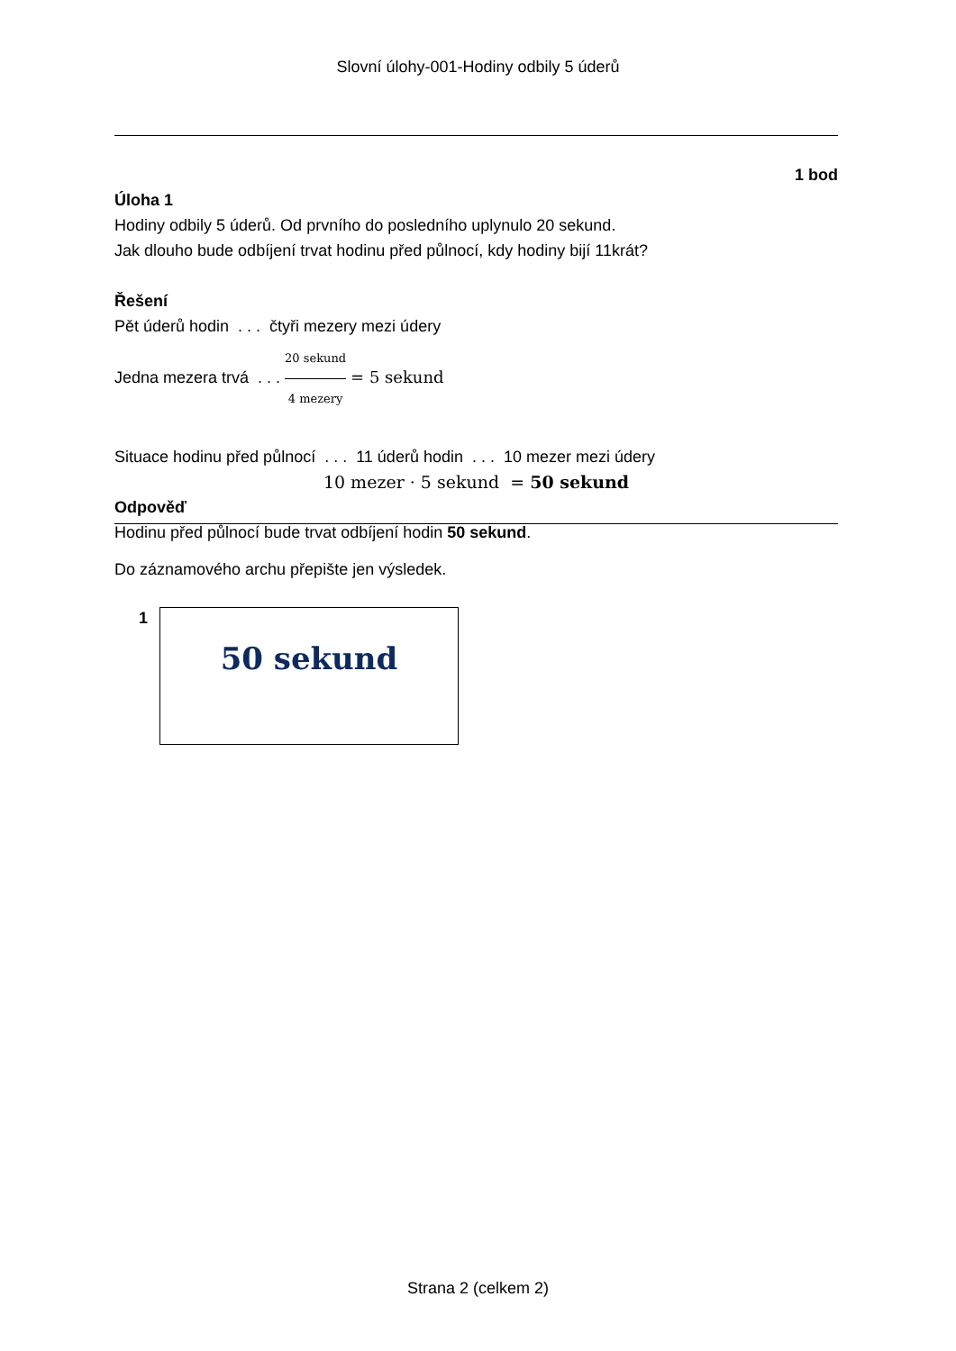Slovní úlohy-001-Hodiny odbily 5 úderů
1 bod
Úloha 1
Hodiny odbily 5 úderů. Od prvního do posledního uplynulo 20 sekund.
Jak dlouho bude odbíjení trvat hodinu před půlnocí, kdy hodiny bijí 11krát?
Řešení
Pět úderů hodin . . . čtyři mezery mezi údery
Jedna mezera trvá . . . 20 sekund 4 mezery = 5 sekund
Situace hodinu před půlnocí . . . 11 úderů hodin . . . 10 mezer mezi údery
10 mezer · 5 sekund = 50 sekund
Odpověď
Hodinu před půlnocí bude trvat odbíjení hodin 50 sekund.
Do záznamového archu přepište jen výsledek.
1 50 sekund
Strana 2 (celkem 2)